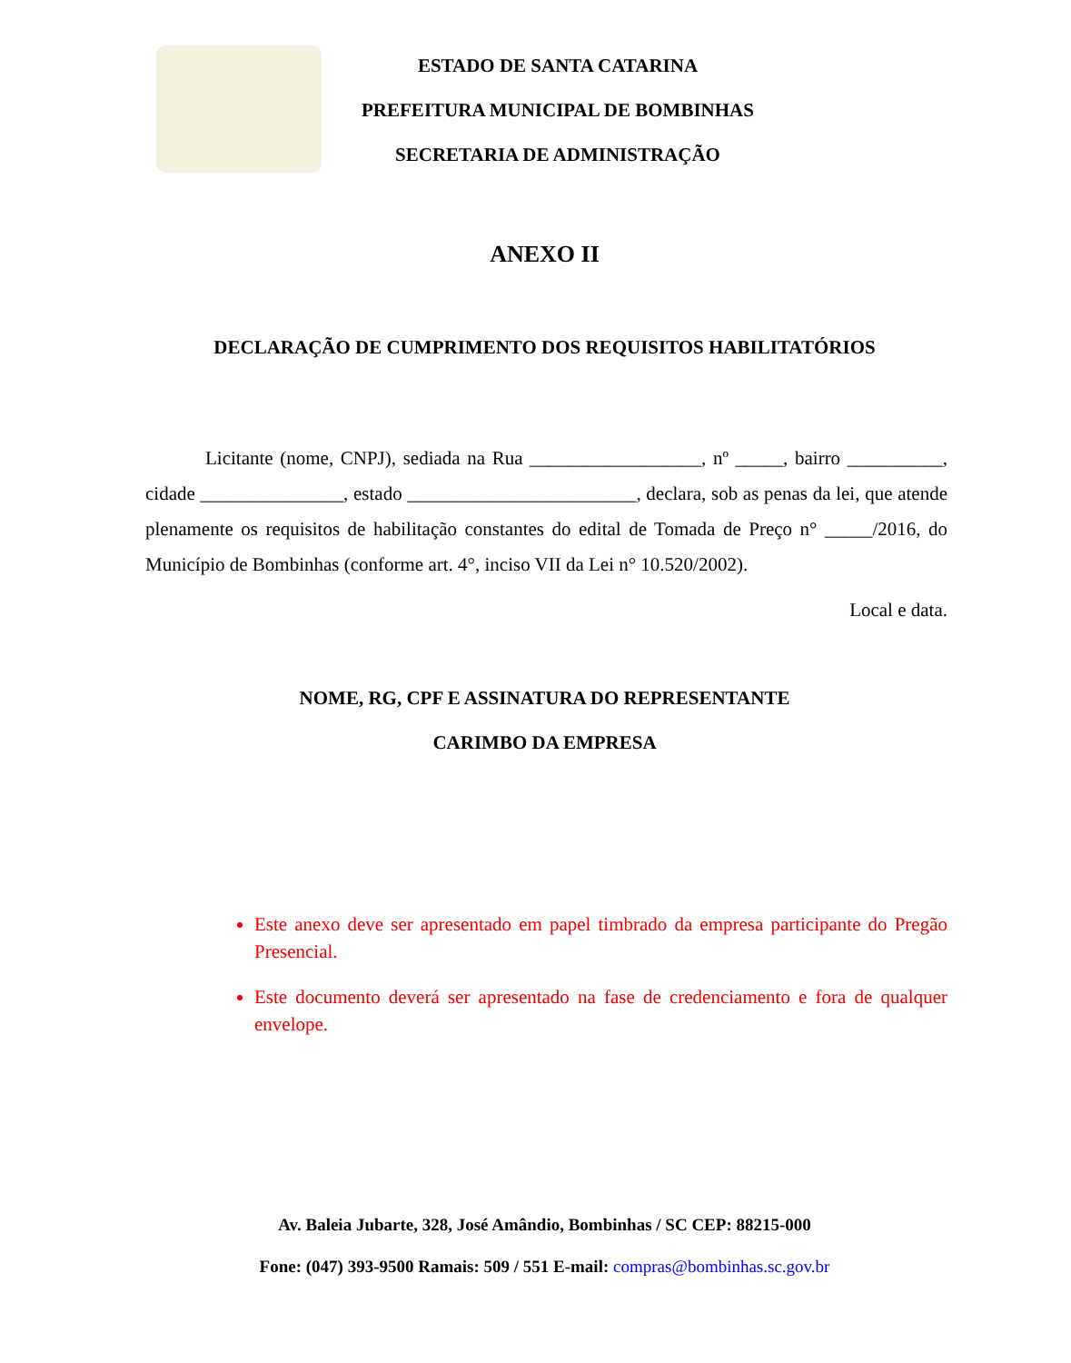ESTADO DE SANTA CATARINA
PREFEITURA MUNICIPAL DE BOMBINHAS
SECRETARIA DE ADMINISTRAÇÃO
ANEXO II
DECLARAÇÃO DE CUMPRIMENTO DOS REQUISITOS HABILITATÓRIOS
Licitante (nome, CNPJ), sediada na Rua __________________, nº _____, bairro __________, cidade _______________, estado ________________________, declara, sob as penas da lei, que atende plenamente os requisitos de habilitação constantes do edital de Tomada de Preço n° _____/2016, do Município de Bombinhas (conforme art. 4°, inciso VII da Lei n° 10.520/2002).
Local e data.
NOME, RG, CPF E ASSINATURA DO REPRESENTANTE
CARIMBO DA EMPRESA
Este anexo deve ser apresentado em papel timbrado da empresa participante do Pregão Presencial.
Este documento deverá ser apresentado na fase de credenciamento e fora de qualquer envelope.
Av. Baleia Jubarte, 328, José Amândio, Bombinhas / SC CEP: 88215-000
Fone: (047) 393-9500 Ramais: 509 / 551 E-mail: compras@bombinhas.sc.gov.br